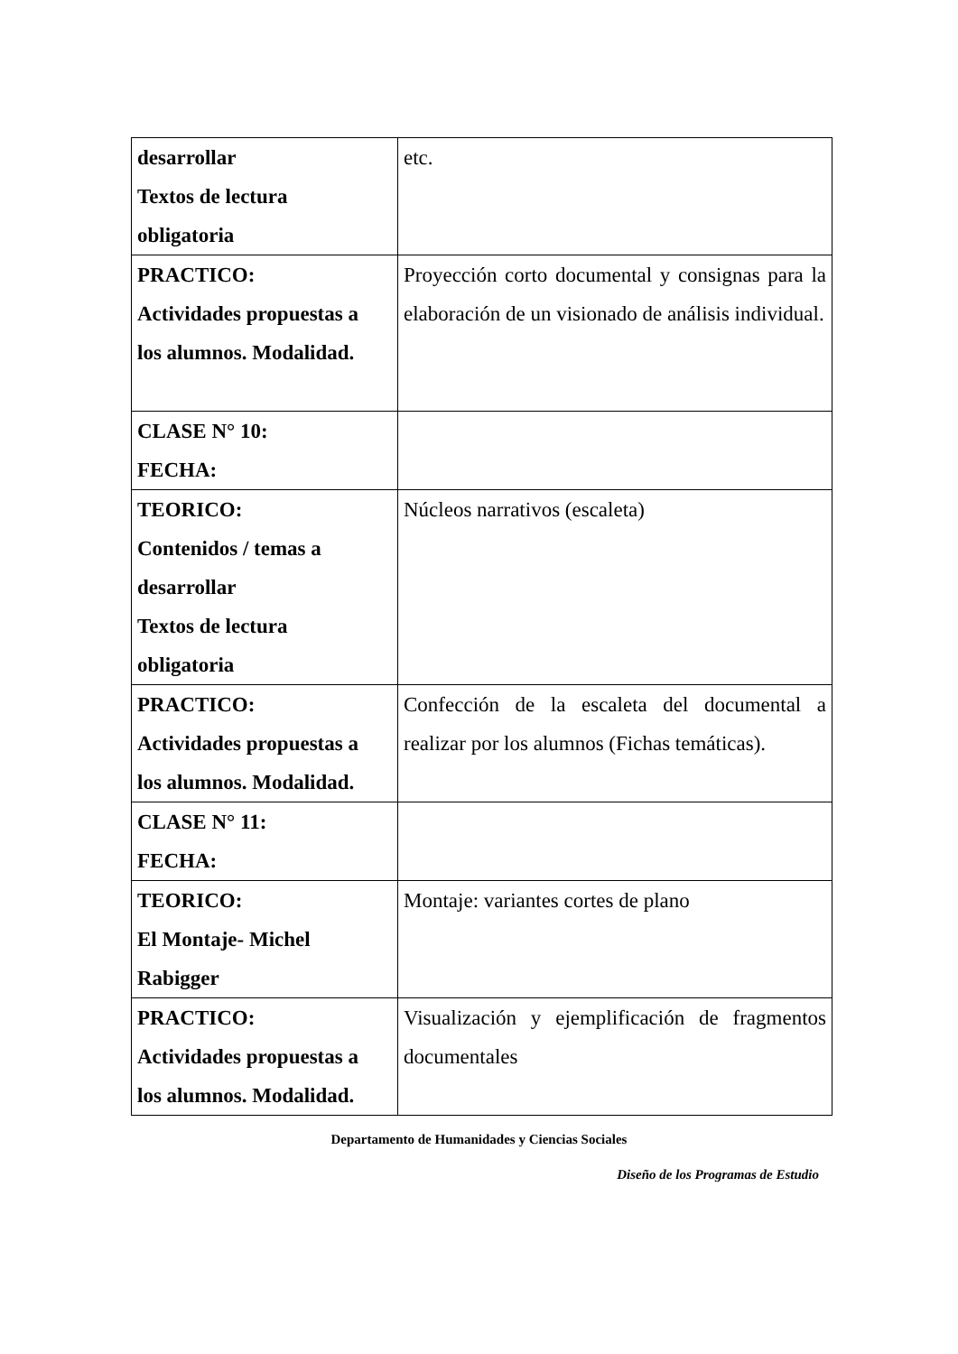| desarrollar Textos de lectura obligatoria | etc. |
| PRACTICO: Actividades propuestas a los alumnos. Modalidad. | Proyección corto documental y consignas para la elaboración de un visionado de análisis individual. |
| CLASE N° 10: FECHA: | |
| TEORICO: Contenidos / temas a desarrollar Textos de lectura obligatoria | Núcleos narrativos (escaleta) |
| PRACTICO: Actividades propuestas a los alumnos. Modalidad. | Confección de la escaleta del documental a realizar por los alumnos (Fichas temáticas). |
| CLASE N° 11: FECHA: | |
| TEORICO: El Montaje- Michel Rabigger | Montaje: variantes cortes de plano |
| PRACTICO: Actividades propuestas a los alumnos. Modalidad. | Visualización y ejemplificación de fragmentos documentales |
Departamento de Humanidades y Ciencias Sociales
Diseño de los Programas de Estudio